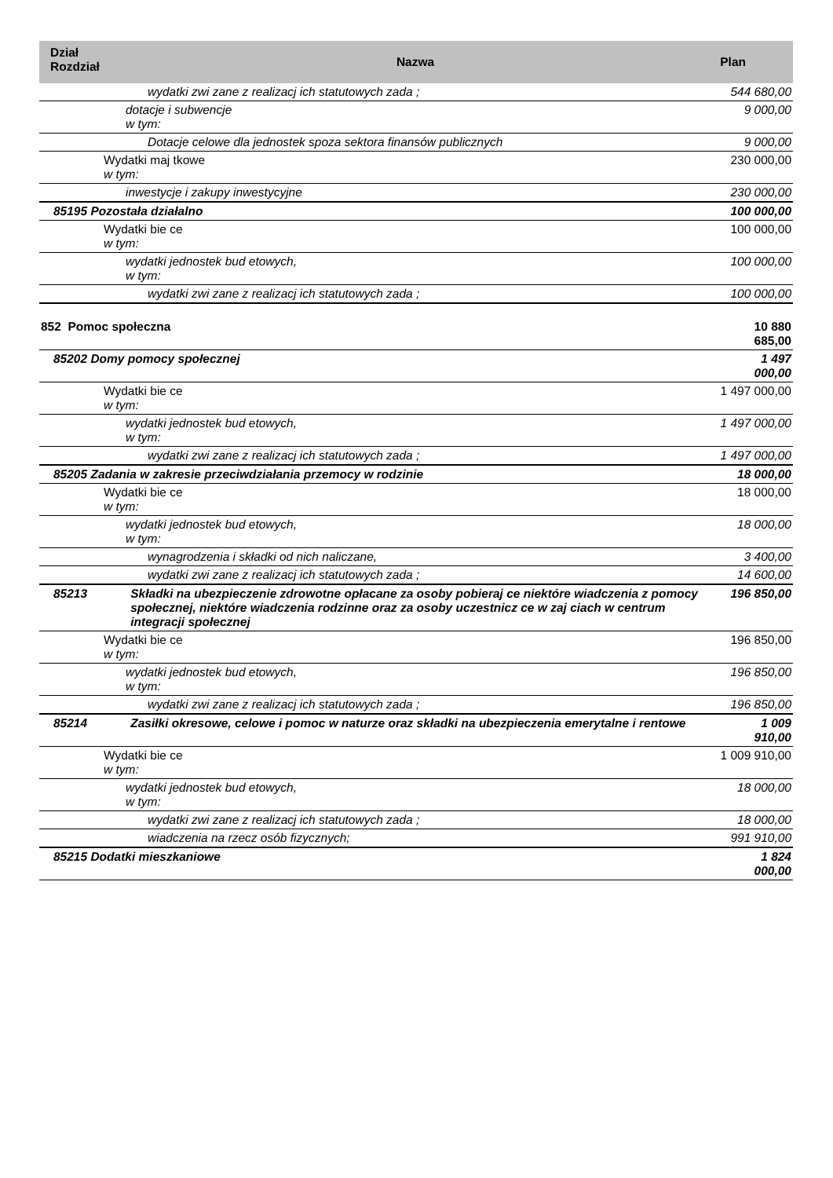| Dział Rozdział | Nazwa | Plan |
| --- | --- | --- |
| wydatki zwi zane z realizacj ich statutowych zada ; | | 544 680,00 |
| dotacje i subwencje w tym: | | 9 000,00 |
| Dotacje celowe dla jednostek spoza sektora finansów publicznych | | 9 000,00 |
| Wydatki maj tkowe w tym: | | 230 000,00 |
| inwestycje i zakupy inwestycyjne | | 230 000,00 |
| 85195 Pozostała działalno | | 100 000,00 |
| Wydatki bie ce w tym: | | 100 000,00 |
| wydatki jednostek bud etowych, w tym: | | 100 000,00 |
| wydatki zwi zane z realizacj ich statutowych zada ; | | 100 000,00 |
| 852 Pomoc społeczna | | 10 880 685,00 |
| 85202 Domy pomocy społecznej | | 1 497 000,00 |
| Wydatki bie ce w tym: | | 1 497 000,00 |
| wydatki jednostek bud etowych, w tym: | | 1 497 000,00 |
| wydatki zwi zane z realizacj ich statutowych zada ; | | 1 497 000,00 |
| 85205 Zadania w zakresie przeciwdziałania przemocy w rodzinie | | 18 000,00 |
| Wydatki bie ce w tym: | | 18 000,00 |
| wydatki jednostek bud etowych, w tym: | | 18 000,00 |
| wynagrodzenia i składki od nich naliczane, | | 3 400,00 |
| wydatki zwi zane z realizacj ich statutowych zada ; | | 14 600,00 |
| 85213 | Składki na ubezpieczenie zdrowotne opłacane za osoby pobieraj ce niektóre wiadczenia z pomocy społecznej, niektóre wiadczenia rodzinne oraz za osoby uczestnicz ce w zaj ciach w centrum integracji społecznej | 196 850,00 |
| Wydatki bie ce w tym: | | 196 850,00 |
| wydatki jednostek bud etowych, w tym: | | 196 850,00 |
| wydatki zwi zane z realizacj ich statutowych zada ; | | 196 850,00 |
| 85214 | Zasiłki okresowe, celowe i pomoc w naturze oraz składki na ubezpieczenia emerytalne i rentowe | 1 009 910,00 |
| Wydatki bie ce w tym: | | 1 009 910,00 |
| wydatki jednostek bud etowych, w tym: | | 18 000,00 |
| wydatki zwi zane z realizacj ich statutowych zada ; | | 18 000,00 |
| wiadczenia na rzecz osób fizycznych; | | 991 910,00 |
| 85215 Dodatki mieszkaniowe | | 1 824 000,00 |